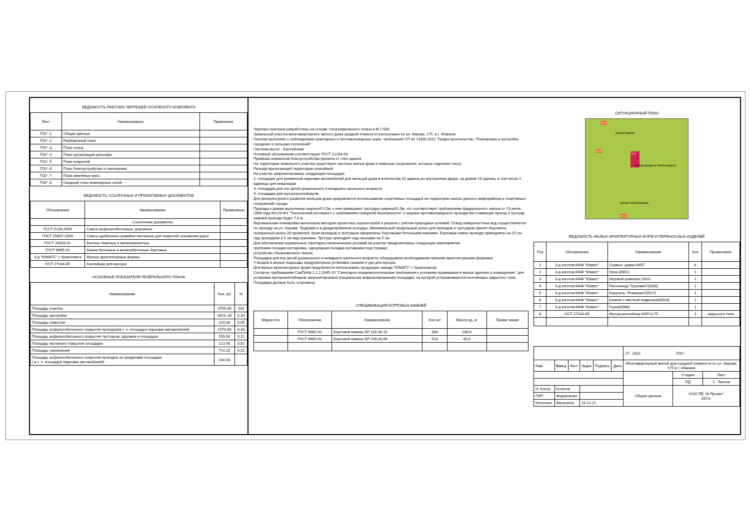ВЕДОМОСТЬ РАБОЧИХ ЧЕРТЕЖЕЙ ОСНОВНОГО КОМПЛЕКТА
| Лист | Наименование | Прмечание |
| --- | --- | --- |
| ПЗУ -1 | Общие данные | |
| ПЗУ -2 | Разбивочный план | |
| ПЗУ -3 | План сноса | |
| ПЗУ -4 | План организации рельефа | |
| ПЗУ -5 | План покрытий | |
| ПЗУ -6 | План благоустройства и озеленения | |
| ПЗУ -7 | План земляных масс | |
| ПЗУ -8 | Сводный план инженерных сетей | |
ВЕДОМОСТЬ ССЫЛОЧНЫХ И ПРИЛАГАЕМЫХ ДОКУМЕНТОВ
| Обозначение | Наименование | Примечание |
| --- | --- | --- |
| | Ссылочные документы | |
| ГССТ 9128-2009 | Смеси асфальтобетонные, дорожные | |
| ГОСТ 25607-2009 | Смеси щебёночно-гравийно-песчаные для покрытий основания дорог | |
| ГОСТ 26633-91 | Бетоны тяжёлые и мелкозернистые | |
| ГОСТ 6665-91 | Камни бетонные и железобетонные бортовые | |
| З-д "ЮМАГС" г. Красноярск | Малые архитектурные формы. | |
| ОСТ 27164-85 | Контейнер для мусора | |
ОСНОВНЫЕ ПОКАЗАТЕЛИ ГЕНЕРАЛЬНОГО ПЛАНА
| Наименование | Кол. м2 | % |
| --- | --- | --- |
| Площадь участка | 4755.00 | 100 |
| Площадь застройки | 1623..30 | 0.34 |
| Площадь отмостки | 220.00 | 0.05 |
| Площадь асфальтобетонного покрытия проездов(в т. ч. площадок парковки автомобилей) | 1570,00 | 0.33 |
| Площадь асфальтобетонного покрытия тротуаров. дорожек и площадок | 509.50 | 0.11 |
| Площадь песчаного покрытия площадки | 122.00 | 0.02 |
| Площадь озеленения | 710.20 | 0.15 |
| Площадь асфальтобетонного покрытия проездов за пределами площадки ( в т. ч. площадок парковки автомобилей) | 240.00 | |
Чертежи генплана разработаны на основе топографического плана в М 1:500.
Земельный участок многоквартирного жилого дома средней этажности расположен по ул. Кирова, 175, в г. Абакане.
Генплан выполнен с соблюдением санитарных и противопожарных норм, требований СП 42.13330.2011 "Градостроительство. Планировка и застройка городских и сельских поселений".
Система высот - Балтийская.
Условные обозначения соответствуют ГОСТ 21294-93.
Привязка элементов благоустройства принята от стен здания.
На территории земельного участка существуют частные жилые дома и нежилые сооружения, которые подлежат сносу.
Рельеф прилегающей территории спокойный.
На участке запроектированы следующие площадки:
2- площадки для временной парковки автомобилей для жильцов дома в количестве 42 единиц во внутреннем дворе, за домом-18 единиц, в том числе 2 единицы для инвалидов
3- площадка для игр детей дошкольного и младшего школьного возраста
4- площадка для мусороконтейнеров
Для физкультурного развития жильцов дома предлагается использование спортивных площадок на территории школы данного микрорайона и спортивных сооружений города.
Проезды к домам выполнены шириной 5,5м, к ним примыкают тротуары шириной1,5м, что соответствует требованиям федерального закона от 23 июля 2008 года №123-ФЗ "Технический регламент о требованиях пожарной безопасности" о ширине противопожарного проезда-6м.Совмещая проезд и тротуар, ширина проезда будет 7,0 м.
Вертикальная планировка выполнена методом проектных горизонталей и решена с учётом природных условий. Отвод поверхностных вод осуществляется по проезду на ул. Кирова, Трудовая и в дождеприёмные колодцы. Минимальный продольный уклон для проездов и тротуаров принят-4промили, поперечный уклон-20 промилей. Края проездов и тротуаров оформлены бортовыми бетонными камнями. Бортовые камни проезда приподняты на 15 см над проездами и 5 см над газонами. Тротуар приподнят над газонами на 5 см.
Для обеспечения нормальных санитарно-гигиенических условий на участке предусмотрены следующие мероприятия:
групповая посадка кустарника, однорядная посадка кустарника под стрижку;
устройство обыкновенного газона;
Площадка для игр детей дошкольного и младшего школьного возраста, оборудована необходимыми малыми архитектурными формами.
У входов в жилые подъезды предусмотрена установка скамеек и урн для мусора.
Для малых архитектурных форм предлагается использовать продукцию завода "ЮМАГС" г. Красноярска.
Согласно требованиям СанПиНа 2.1.2.2645-10 "Санитарно-эпидемиологические требования к условиям проживания в жилых зданиях и помещениях" для установки мусороконтейнеров запроектирована специальная асфальтированная площадка, на которой устанавливаются контейнеры закрытого типа.
Площадка должна быть огорожена.
СПЕЦИФИКАЦИЯ БОРТОВЫХ КАМНЕЙ
| Марка поз | Обозначение | Наименование | Кол шт | Масса ед. кг | Приме чание |
| --- | --- | --- | --- | --- | --- |
| | ГОСТ 6665-91 | Бортовой камень БР 100.30.15 | 300 | 100,0 | |
| | ГОСТ 6665-91 | Бортовой камень БР 100.20.08 | 510 | 40,0 | |
СИТУАЦИОННЫЙ ПЛАН
Ж-3
Ж-3
Ц-1
Ж-3
улица Кирова
улица Богдана Хмельницкого
улица Чертыгашева
ВЕДОМОСТЬ МАЛЫХ АРХИТЕКТУРНЫХ ФОРМ И ПЕРЕНОСНЫХ ИЗДЕЛИЙ
| Поз | Обозначение | Наименование | Кол | Примечание |
| --- | --- | --- | --- | --- |
| 1 | З-д изготов.МАФ "Юмагс" | Скамья -диван-0657 | 6 | |
| 2 | З-д изготов.МАФ "Юмагс" | Урна (0651) | 1 | |
| 3 | З-д изготов.МАФ "Юмагс" | Игровой комплекс 0910 | 1 | |
| 4 | З-д изготов.МАФ "Юмагс" | Песочница "Грузовик"(0208) | 1 | |
| 5 | З-д изготов.МАФ "Юмагс" | Карусель "Ромашка"(0517) | 1 | |
| 6 | З-д изготов.МАФ "Юмагс" | Качели с жёсткой подвеской(0503) | 1 | |
| 7 | З-д изготов.МАФ "Юмагс" | Горка(0906) | 1 | |
| 8 | ОСТ 27164-85 | Мусороконтейнер КМП-0,75 | 3 | закрытого типа |
| | | | | | | 27 - 2021 ПЗУ- | | |
| Изм. | Кол.у | Лист | №док | Подпись | Дата | Многоквартирный жилой дом средней этажности по ул. Кирова, 175 в г. Абакане | | |
| | | | | | | | Стадия | Лист |
| | | | | | | | ПД | 1 Листов |
| Н. Контр. | Колегов | | | | | Общие данные | ООО ПБ "Ф-Проект" 2021г. | |
| ГИП | Федорченко | | | | | | | |
| Исполнит. | Васюнина | | 14.12.21 | | | | | |